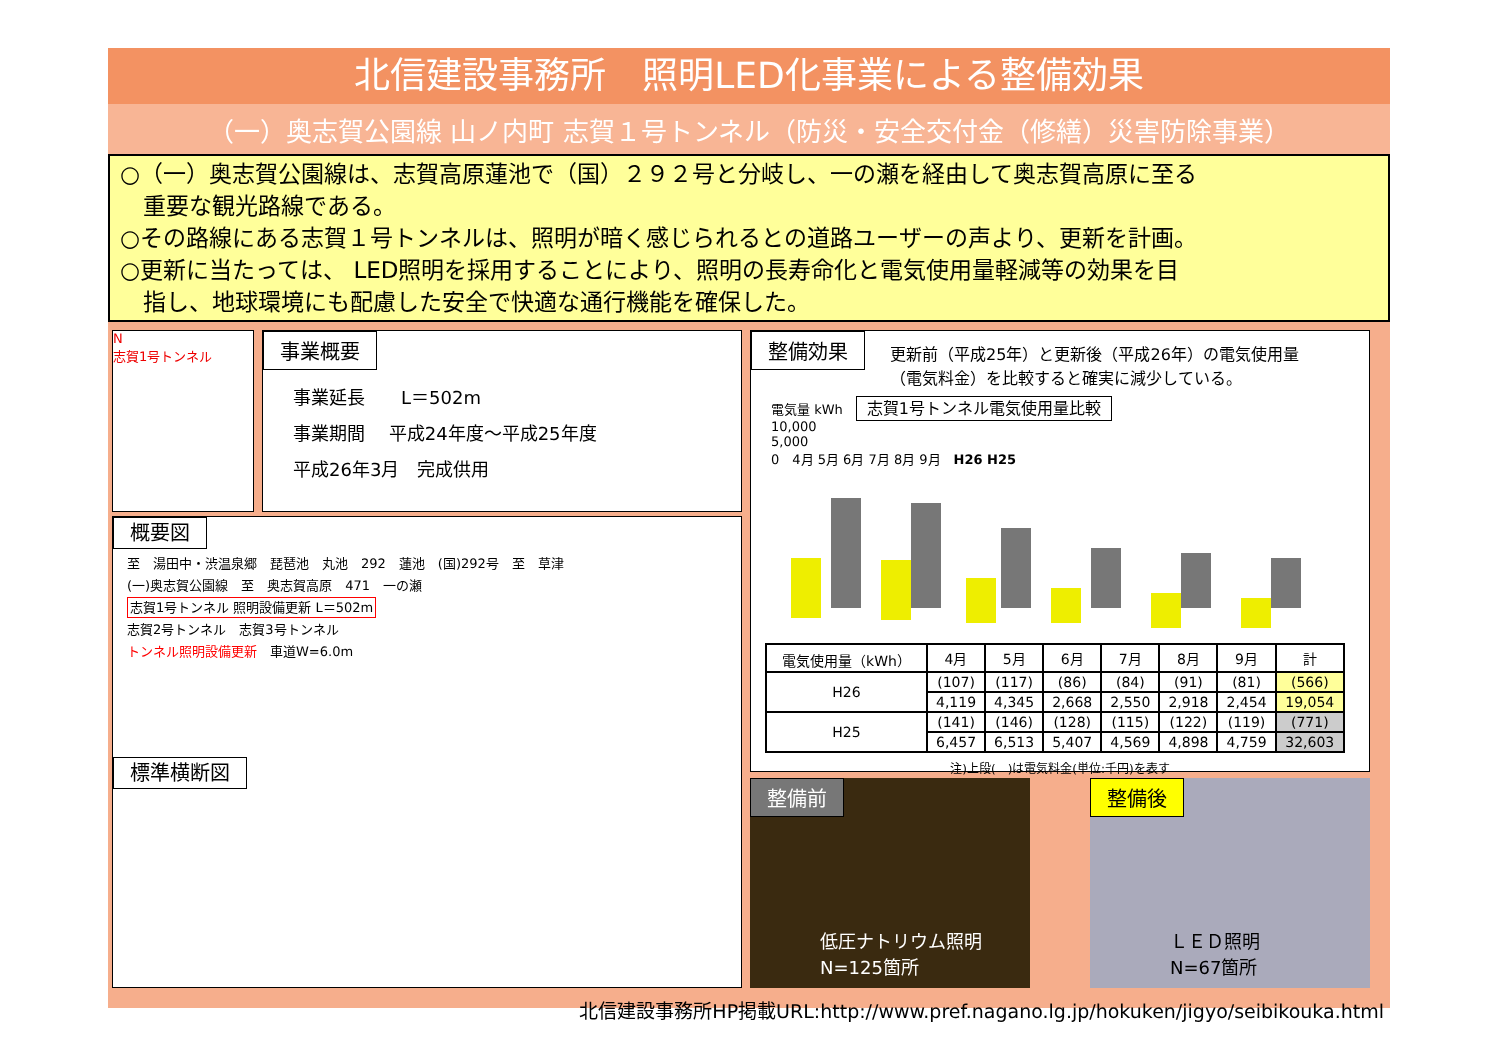北信建設事務所　照明LED化事業による整備効果
（一）奥志賀公園線 山ノ内町 志賀１号トンネル（防災・安全交付金（修繕）災害防除事業）
○（一）奥志賀公園線は、志賀高原蓮池で（国）２９２号と分岐し、一の瀬を経由して奥志賀高原に至る
　重要な観光路線である。
○その路線にある志賀１号トンネルは、照明が暗く感じられるとの道路ユーザーの声より、更新を計画。
○更新に当たっては、 LED照明を採用することにより、照明の長寿命化と電気使用量軽減等の効果を目
　指し、地球環境にも配慮した安全で快適な通行機能を確保した。
N
志賀1号トンネル
事業概要
事業延長　　L＝502m
事業期間　 平成24年度～平成25年度
平成26年3月　完成供用
概要図
至　湯田中・渋温泉郷　琵琶池　丸池　292　蓮池　(国)292号　至　草津
(一)奥志賀公園線　至　奥志賀高原　471　一の瀬
志賀1号トンネル 照明設備更新 L＝502m
志賀2号トンネル　志賀3号トンネル
トンネル照明設備更新　車道W=6.0m
標準横断図
整備効果 更新前（平成25年）と更新後（平成26年）の電気使用量（電気料金）を比較すると確実に減少している。
電気量 kWh　志賀1号トンネル電気使用量比較
10,000
5,000
0　4月 5月 6月 7月 8月 9月　H26 H25
| 電気使用量（kWh） | 4月 | 5月 | 6月 | 7月 | 8月 | 9月 | 計 |
| --- | --- | --- | --- | --- | --- | --- | --- |
| H26 | (107) | (117) | (86) | (84) | (91) | (81) | (566) |
| | 4,119 | 4,345 | 2,668 | 2,550 | 2,918 | 2,454 | 19,054 |
| H25 | (141) | (146) | (128) | (115) | (122) | (119) | (771) |
| | 6,457 | 6,513 | 5,407 | 4,569 | 4,898 | 4,759 | 32,603 |
注)上段(　)は電気料金(単位:千円)を表す
整備前
低圧ナトリウム照明
N=125箇所
整備後
ＬＥＤ照明
N=67箇所
北信建設事務所HP掲載URL:http://www.pref.nagano.lg.jp/hokuken/jigyo/seibikouka.html